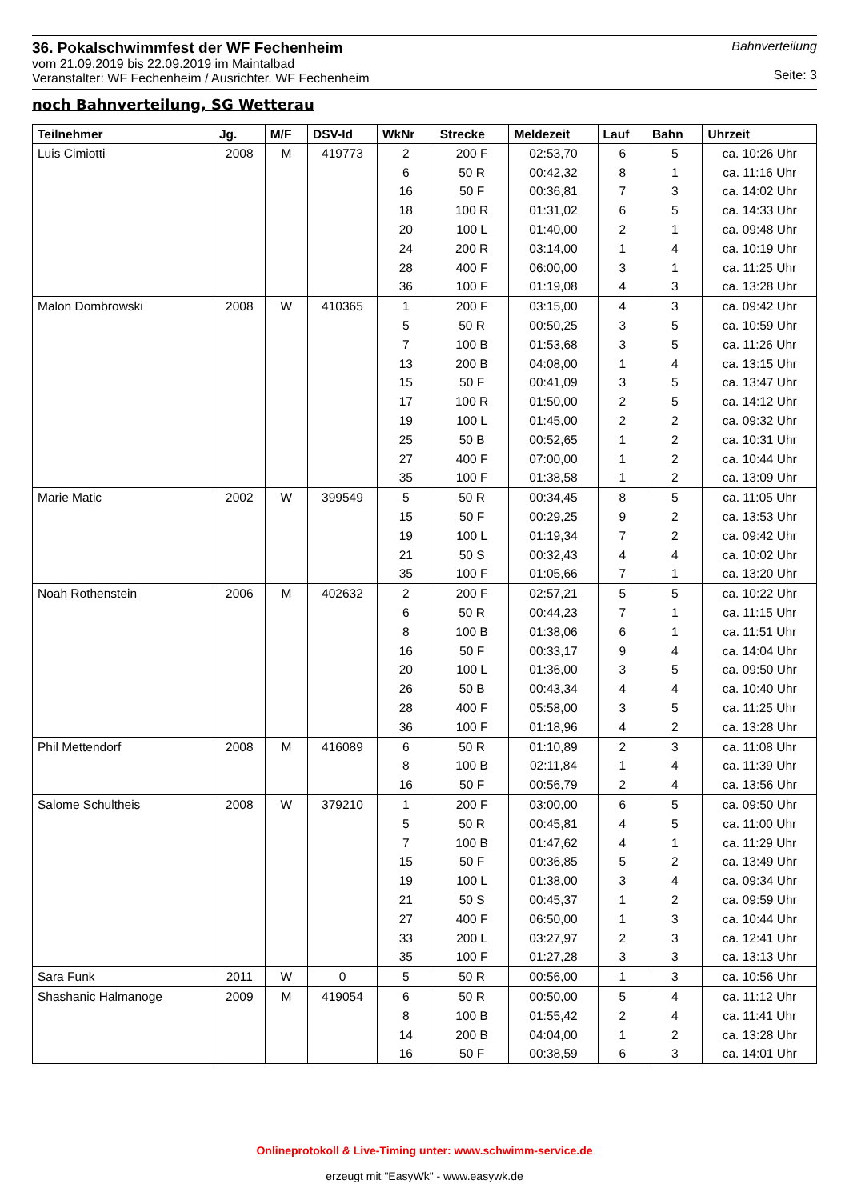36. Pokalschwimmfest der WF Fechenheim
vom 21.09.2019 bis 22.09.2019 im Maintalbad
Veranstalter: WF Fechenheim / Ausrichter. WF Fechenheim
Bahnverteilung
Seite: 3
noch Bahnverteilung, SG Wetterau
| Teilnehmer | Jg. | M/F | DSV-Id | WkNr | Strecke | Meldezeit | Lauf | Bahn | Uhrzeit |
| --- | --- | --- | --- | --- | --- | --- | --- | --- | --- |
| Luis Cimiotti | 2008 | M | 419773 | 2 | 200 F | 02:53,70 | 6 | 5 | ca. 10:26 Uhr |
| | | | | 6 | 50 R | 00:42,32 | 8 | 1 | ca. 11:16 Uhr |
| | | | | 16 | 50 F | 00:36,81 | 7 | 3 | ca. 14:02 Uhr |
| | | | | 18 | 100 R | 01:31,02 | 6 | 5 | ca. 14:33 Uhr |
| | | | | 20 | 100 L | 01:40,00 | 2 | 1 | ca. 09:48 Uhr |
| | | | | 24 | 200 R | 03:14,00 | 1 | 4 | ca. 10:19 Uhr |
| | | | | 28 | 400 F | 06:00,00 | 3 | 1 | ca. 11:25 Uhr |
| | | | | 36 | 100 F | 01:19,08 | 4 | 3 | ca. 13:28 Uhr |
| Malon Dombrowski | 2008 | W | 410365 | 1 | 200 F | 03:15,00 | 4 | 3 | ca. 09:42 Uhr |
| | | | | 5 | 50 R | 00:50,25 | 3 | 5 | ca. 10:59 Uhr |
| | | | | 7 | 100 B | 01:53,68 | 3 | 5 | ca. 11:26 Uhr |
| | | | | 13 | 200 B | 04:08,00 | 1 | 4 | ca. 13:15 Uhr |
| | | | | 15 | 50 F | 00:41,09 | 3 | 5 | ca. 13:47 Uhr |
| | | | | 17 | 100 R | 01:50,00 | 2 | 5 | ca. 14:12 Uhr |
| | | | | 19 | 100 L | 01:45,00 | 2 | 2 | ca. 09:32 Uhr |
| | | | | 25 | 50 B | 00:52,65 | 1 | 2 | ca. 10:31 Uhr |
| | | | | 27 | 400 F | 07:00,00 | 1 | 2 | ca. 10:44 Uhr |
| | | | | 35 | 100 F | 01:38,58 | 1 | 2 | ca. 13:09 Uhr |
| Marie Matic | 2002 | W | 399549 | 5 | 50 R | 00:34,45 | 8 | 5 | ca. 11:05 Uhr |
| | | | | 15 | 50 F | 00:29,25 | 9 | 2 | ca. 13:53 Uhr |
| | | | | 19 | 100 L | 01:19,34 | 7 | 2 | ca. 09:42 Uhr |
| | | | | 21 | 50 S | 00:32,43 | 4 | 4 | ca. 10:02 Uhr |
| | | | | 35 | 100 F | 01:05,66 | 7 | 1 | ca. 13:20 Uhr |
| Noah Rothenstein | 2006 | M | 402632 | 2 | 200 F | 02:57,21 | 5 | 5 | ca. 10:22 Uhr |
| | | | | 6 | 50 R | 00:44,23 | 7 | 1 | ca. 11:15 Uhr |
| | | | | 8 | 100 B | 01:38,06 | 6 | 1 | ca. 11:51 Uhr |
| | | | | 16 | 50 F | 00:33,17 | 9 | 4 | ca. 14:04 Uhr |
| | | | | 20 | 100 L | 01:36,00 | 3 | 5 | ca. 09:50 Uhr |
| | | | | 26 | 50 B | 00:43,34 | 4 | 4 | ca. 10:40 Uhr |
| | | | | 28 | 400 F | 05:58,00 | 3 | 5 | ca. 11:25 Uhr |
| | | | | 36 | 100 F | 01:18,96 | 4 | 2 | ca. 13:28 Uhr |
| Phil Mettendorf | 2008 | M | 416089 | 6 | 50 R | 01:10,89 | 2 | 3 | ca. 11:08 Uhr |
| | | | | 8 | 100 B | 02:11,84 | 1 | 4 | ca. 11:39 Uhr |
| | | | | 16 | 50 F | 00:56,79 | 2 | 4 | ca. 13:56 Uhr |
| Salome Schultheis | 2008 | W | 379210 | 1 | 200 F | 03:00,00 | 6 | 5 | ca. 09:50 Uhr |
| | | | | 5 | 50 R | 00:45,81 | 4 | 5 | ca. 11:00 Uhr |
| | | | | 7 | 100 B | 01:47,62 | 4 | 1 | ca. 11:29 Uhr |
| | | | | 15 | 50 F | 00:36,85 | 5 | 2 | ca. 13:49 Uhr |
| | | | | 19 | 100 L | 01:38,00 | 3 | 4 | ca. 09:34 Uhr |
| | | | | 21 | 50 S | 00:45,37 | 1 | 2 | ca. 09:59 Uhr |
| | | | | 27 | 400 F | 06:50,00 | 1 | 3 | ca. 10:44 Uhr |
| | | | | 33 | 200 L | 03:27,97 | 2 | 3 | ca. 12:41 Uhr |
| | | | | 35 | 100 F | 01:27,28 | 3 | 3 | ca. 13:13 Uhr |
| Sara Funk | 2011 | W | 0 | 5 | 50 R | 00:56,00 | 1 | 3 | ca. 10:56 Uhr |
| Shashanic Halmanoge | 2009 | M | 419054 | 6 | 50 R | 00:50,00 | 5 | 4 | ca. 11:12 Uhr |
| | | | | 8 | 100 B | 01:55,42 | 2 | 4 | ca. 11:41 Uhr |
| | | | | 14 | 200 B | 04:04,00 | 1 | 2 | ca. 13:28 Uhr |
| | | | | 16 | 50 F | 00:38,59 | 6 | 3 | ca. 14:01 Uhr |
Onlineprotokoll & Live-Timing unter: www.schwimm-service.de
erzeugt mit "EasyWk" - www.easywk.de